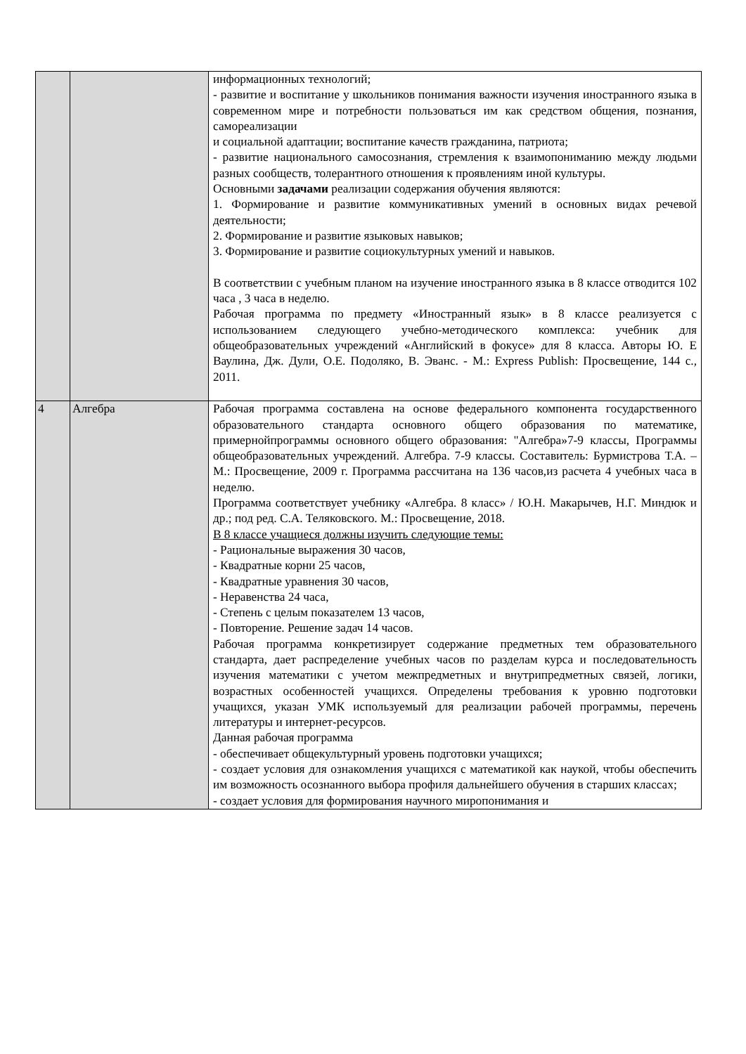| | | информационных технологий; - развитие и воспитание у школьников понимания важности изучения иностранного языка в современном мире и потребности пользоваться им как средством общения, познания, самореализации и социальной адаптации; воспитание качеств гражданина, патриота; - развитие национального самосознания, стремления к взаимопониманию между людьми разных сообществ, толерантного отношения к проявлениям иной культуры. Основными задачами реализации содержания обучения являются: 1. Формирование и развитие коммуникативных умений в основных видах речевой деятельности; 2. Формирование и развитие языковых навыков; 3. Формирование и развитие социокультурных умений и навыков. В соответствии с учебным планом на изучение иностранного языка в 8 классе отводится 102 часа , 3 часа в неделю. Рабочая программа по предмету «Иностранный язык» в 8 классе реализуется с использованием следующего учебно-методического комплекса: учебник для общеобразовательных учреждений «Английский в фокусе» для 8 класса. Авторы Ю. Е Ваулина, Дж. Дули, О.Е. Подоляко, В. Эванс. - М.: Express Publish: Просвещение, 144 с., 2011. |
| 4 | Алгебра | Рабочая программа составлена на основе федерального компонента государственного образовательного стандарта основного общего образования по математике, примернойпрограммы основного общего образования: "Алгебра»7-9 классы, Программы общеобразовательных учреждений. Алгебра. 7-9 классы. Составитель: Бурмистрова Т.А. – М.: Просвещение, 2009 г. Программа рассчитана на 136 часов,из расчета 4 учебных часа в неделю. Программа соответствует учебнику «Алгебра. 8 класс» / Ю.Н. Макарычев, Н.Г. Миндюк и др.; под ред. С.А. Теляковского. М.: Просвещение, 2018. В 8 классе учащиеся должны изучить следующие темы: - Рациональные выражения 30 часов, - Квадратные корни 25 часов, - Квадратные уравнения 30 часов, - Неравенства 24 часа, - Степень с целым показателем 13 часов, - Повторение. Решение задач 14 часов. Рабочая программа конкретизирует содержание предметных тем образовательного стандарта, дает распределение учебных часов по разделам курса и последовательность изучения математики с учетом межпредметных и внутрипредметных связей, логики, возрастных особенностей учащихся. Определены требования к уровню подготовки учащихся, указан УМК используемый для реализации рабочей программы, перечень литературы и интернет-ресурсов. Данная рабочая программа - обеспечивает общекультурный уровень подготовки учащихся; - создает условия для ознакомления учащихся с математикой как наукой, чтобы обеспечить им возможность осознанного выбора профиля дальнейшего обучения в старших классах; - создает условия для формирования научного миропонимания и |